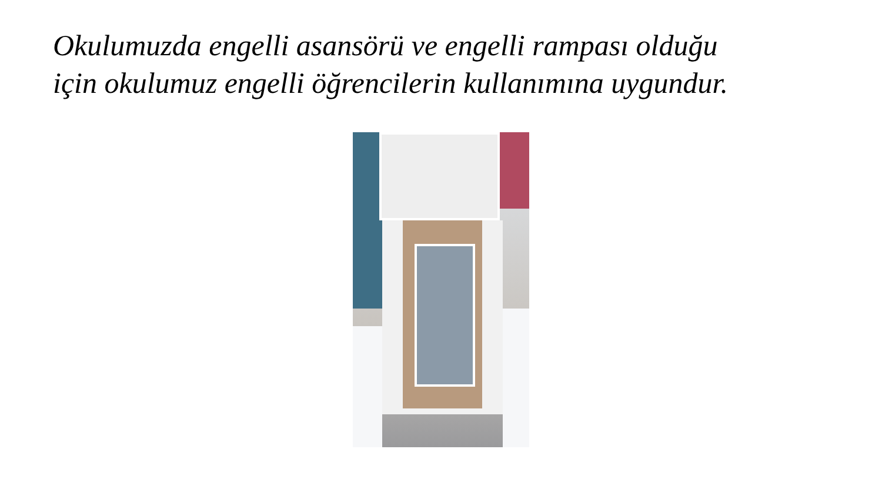Okulumuzda engelli asansörü ve engelli rampası olduğu için okulumuz engelli öğrencilerin kullanımına uygundur.